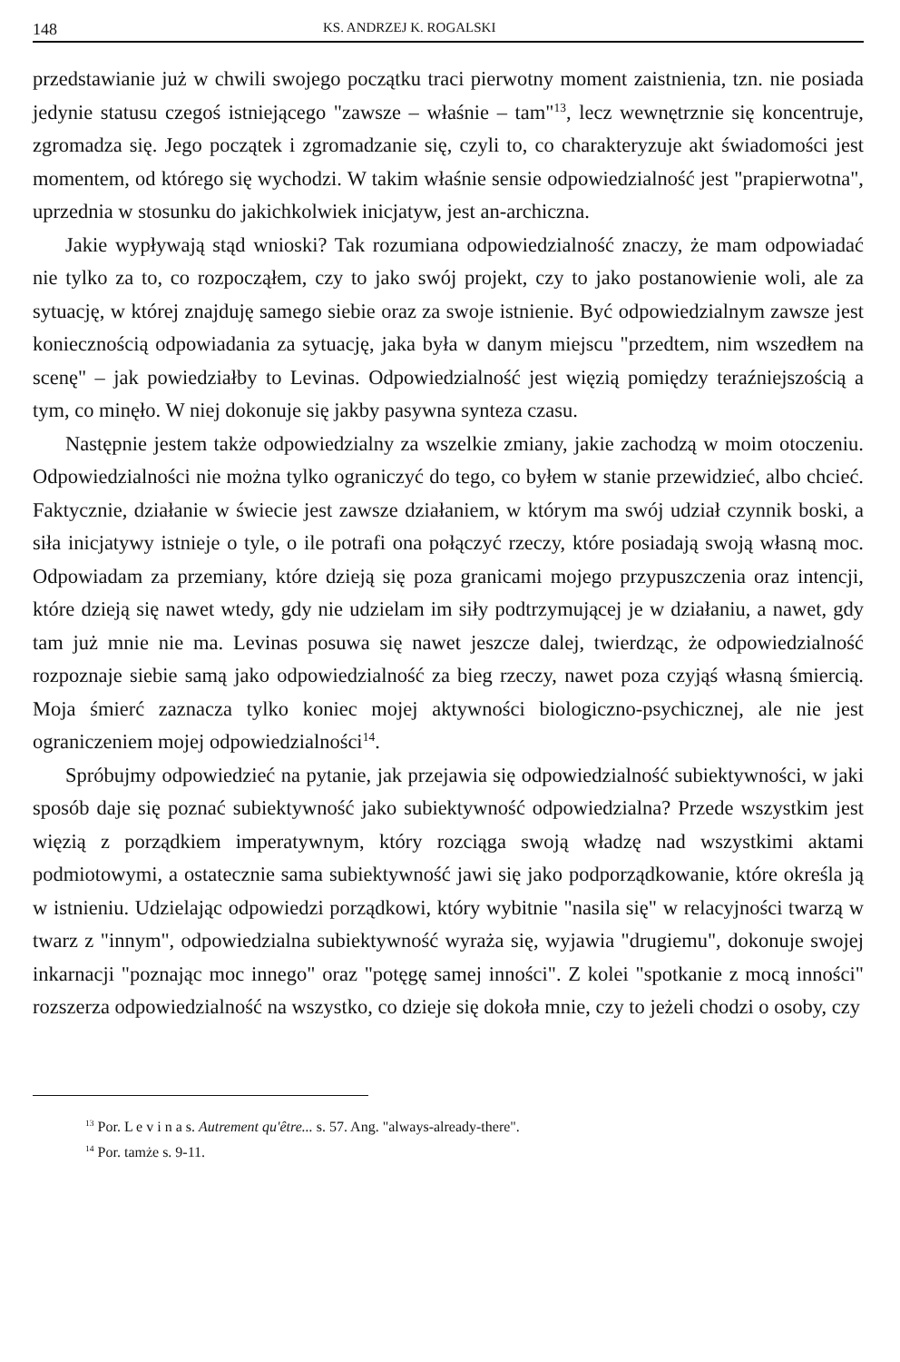148 KS. ANDRZEJ K. ROGALSKI
przedstawianie już w chwili swojego początku traci pierwotny moment zaistnienia, tzn. nie posiada jedynie statusu czegoś istniejącego "zawsze – właśnie – tam"<sup>13</sup>, lecz wewnętrznie się koncentruje, zgromadza się. Jego początek i zgromadzanie się, czyli to, co charakteryzuje akt świadomości jest momentem, od którego się wychodzi. W takim właśnie sensie odpowiedzialność jest "prapierwotna", uprzednia w stosunku do jakichkolwiek inicjatyw, jest an-archiczna.
Jakie wypływają stąd wnioski? Tak rozumiana odpowiedzialność znaczy, że mam odpowiadać nie tylko za to, co rozpocząłem, czy to jako swój projekt, czy to jako postanowienie woli, ale za sytuację, w której znajduję samego siebie oraz za swoje istnienie. Być odpowiedzialnym zawsze jest koniecznością odpowiadania za sytuację, jaka była w danym miejscu "przedtem, nim wszedłem na scenę" – jak powiedziałby to Levinas. Odpowiedzialność jest więzią pomiędzy teraźniejszością a tym, co minęło. W niej dokonuje się jakby pasywna synteza czasu.
Następnie jestem także odpowiedzialny za wszelkie zmiany, jakie zachodzą w moim otoczeniu. Odpowiedzialności nie można tylko ograniczyć do tego, co byłem w stanie przewidzieć, albo chcieć. Faktycznie, działanie w świecie jest zawsze działaniem, w którym ma swój udział czynnik boski, a siła inicjatywy istnieje o tyle, o ile potrafi ona połączyć rzeczy, które posiadają swoją własną moc. Odpowiadam za przemiany, które dzieją się poza granicami mojego przypuszczenia oraz intencji, które dzieją się nawet wtedy, gdy nie udzielam im siły podtrzymującej je w działaniu, a nawet, gdy tam już mnie nie ma. Levinas posuwa się nawet jeszcze dalej, twierdząc, że odpowiedzialność rozpoznaje siebie samą jako odpowiedzialność za bieg rzeczy, nawet poza czyjąś własną śmiercią. Moja śmierć zaznacza tylko koniec mojej aktywności biologiczno-psychicznej, ale nie jest ograniczeniem mojej odpowiedzialności<sup>14</sup>.
Spróbujmy odpowiedzieć na pytanie, jak przejawia się odpowiedzialność subiektywności, w jaki sposób daje się poznać subiektywność jako subiektywność odpowiedzialna? Przede wszystkim jest więzią z porządkiem imperatywnym, który rozciąga swoją władzę nad wszystkimi aktami podmiotowymi, a ostatecznie sama subiektywność jawi się jako podporządkowanie, które określa ją w istnieniu. Udzielając odpowiedzi porządkowi, który wybitnie "nasila się" w relacyjności twarzą w twarz z "innym", odpowiedzialna subiektywność wyraża się, wyjawia "drugiemu", dokonuje swojej inkarnacji "poznając moc innego" oraz "potęgę samej inności". Z kolei "spotkanie z mocą inności" rozszerza odpowiedzialność na wszystko, co dzieje się dokoła mnie, czy to jeżeli chodzi o osoby, czy
<sup>13</sup> Por. L e v i n a s. Autrement qu'être... s. 57. Ang. "always-already-there".
<sup>14</sup> Por. tamże s. 9-11.